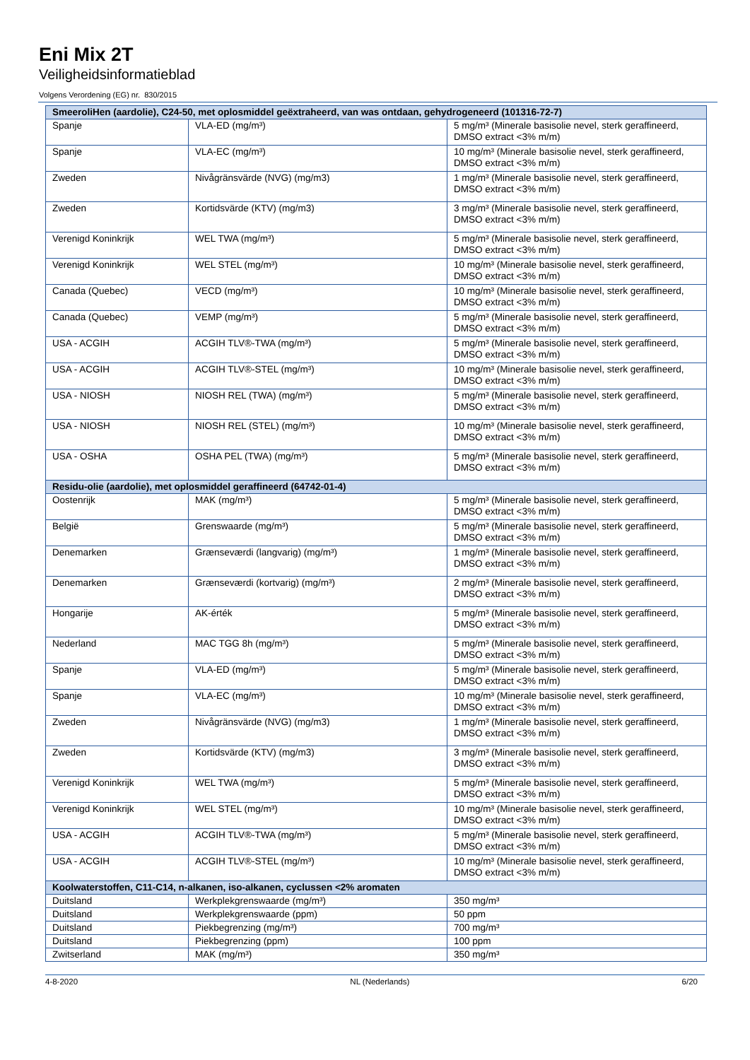Eni Mix 2T
Veiligheidsinformatieblad
Volgens Verordening (EG) nr. 830/2015
| SmeeroliHen (aardolie), C24-50, met oplosmiddel geëxtraheerd, van was ontdaan, gehydrogeneerd (101316-72-7) | | |
| --- | --- | --- |
| Spanje | VLA-ED (mg/m³) | 5 mg/m³ (Minerale basisolie nevel, sterk geraffineerd, DMSO extract <3% m/m) |
| Spanje | VLA-EC (mg/m³) | 10 mg/m³ (Minerale basisolie nevel, sterk geraffineerd, DMSO extract <3% m/m) |
| Zweden | Nivågränsvärde (NVG) (mg/m3) | 1 mg/m³ (Minerale basisolie nevel, sterk geraffineerd, DMSO extract <3% m/m) |
| Zweden | Kortidsvärde (KTV) (mg/m3) | 3 mg/m³ (Minerale basisolie nevel, sterk geraffineerd, DMSO extract <3% m/m) |
| Verenigd Koninkrijk | WEL TWA (mg/m³) | 5 mg/m³ (Minerale basisolie nevel, sterk geraffineerd, DMSO extract <3% m/m) |
| Verenigd Koninkrijk | WEL STEL (mg/m³) | 10 mg/m³ (Minerale basisolie nevel, sterk geraffineerd, DMSO extract <3% m/m) |
| Canada (Quebec) | VECD (mg/m³) | 10 mg/m³ (Minerale basisolie nevel, sterk geraffineerd, DMSO extract <3% m/m) |
| Canada (Quebec) | VEMP (mg/m³) | 5 mg/m³ (Minerale basisolie nevel, sterk geraffineerd, DMSO extract <3% m/m) |
| USA - ACGIH | ACGIH TLV®-TWA (mg/m³) | 5 mg/m³ (Minerale basisolie nevel, sterk geraffineerd, DMSO extract <3% m/m) |
| USA - ACGIH | ACGIH TLV®-STEL (mg/m³) | 10 mg/m³ (Minerale basisolie nevel, sterk geraffineerd, DMSO extract <3% m/m) |
| USA - NIOSH | NIOSH REL (TWA) (mg/m³) | 5 mg/m³ (Minerale basisolie nevel, sterk geraffineerd, DMSO extract <3% m/m) |
| USA - NIOSH | NIOSH REL (STEL) (mg/m³) | 10 mg/m³ (Minerale basisolie nevel, sterk geraffineerd, DMSO extract <3% m/m) |
| USA - OSHA | OSHA PEL (TWA) (mg/m³) | 5 mg/m³ (Minerale basisolie nevel, sterk geraffineerd, DMSO extract <3% m/m) |
| Residu-olie (aardolie), met oplosmiddel geraffineerd (64742-01-4) | | |
| Oostenrijk | MAK (mg/m³) | 5 mg/m³ (Minerale basisolie nevel, sterk geraffineerd, DMSO extract <3% m/m) |
| België | Grenswaarde (mg/m³) | 5 mg/m³ (Minerale basisolie nevel, sterk geraffineerd, DMSO extract <3% m/m) |
| Denemarken | Grænseværdi (langvarig) (mg/m³) | 1 mg/m³ (Minerale basisolie nevel, sterk geraffineerd, DMSO extract <3% m/m) |
| Denemarken | Grænseværdi (kortvarig) (mg/m³) | 2 mg/m³ (Minerale basisolie nevel, sterk geraffineerd, DMSO extract <3% m/m) |
| Hongarije | AK-érték | 5 mg/m³ (Minerale basisolie nevel, sterk geraffineerd, DMSO extract <3% m/m) |
| Nederland | MAC TGG 8h (mg/m³) | 5 mg/m³ (Minerale basisolie nevel, sterk geraffineerd, DMSO extract <3% m/m) |
| Spanje | VLA-ED (mg/m³) | 5 mg/m³ (Minerale basisolie nevel, sterk geraffineerd, DMSO extract <3% m/m) |
| Spanje | VLA-EC (mg/m³) | 10 mg/m³ (Minerale basisolie nevel, sterk geraffineerd, DMSO extract <3% m/m) |
| Zweden | Nivågränsvärde (NVG) (mg/m3) | 1 mg/m³ (Minerale basisolie nevel, sterk geraffineerd, DMSO extract <3% m/m) |
| Zweden | Kortidsvärde (KTV) (mg/m3) | 3 mg/m³ (Minerale basisolie nevel, sterk geraffineerd, DMSO extract <3% m/m) |
| Verenigd Koninkrijk | WEL TWA (mg/m³) | 5 mg/m³ (Minerale basisolie nevel, sterk geraffineerd, DMSO extract <3% m/m) |
| Verenigd Koninkrijk | WEL STEL (mg/m³) | 10 mg/m³ (Minerale basisolie nevel, sterk geraffineerd, DMSO extract <3% m/m) |
| USA - ACGIH | ACGIH TLV®-TWA (mg/m³) | 5 mg/m³ (Minerale basisolie nevel, sterk geraffineerd, DMSO extract <3% m/m) |
| USA - ACGIH | ACGIH TLV®-STEL (mg/m³) | 10 mg/m³ (Minerale basisolie nevel, sterk geraffineerd, DMSO extract <3% m/m) |
| Koolwaterstoffen, C11-C14, n-alkanen, iso-alkanen, cyclussen <2% aromaten | | |
| Duitsland | Werkplekgrenswaarde (mg/m³) | 350 mg/m³ |
| Duitsland | Werkplekgrenswaarde (ppm) | 50 ppm |
| Duitsland | Piekbegrenzing (mg/m³) | 700 mg/m³ |
| Duitsland | Piekbegrenzing (ppm) | 100 ppm |
| Zwitserland | MAK (mg/m³) | 350 mg/m³ |
4-8-2020 NL (Nederlands) 6/20